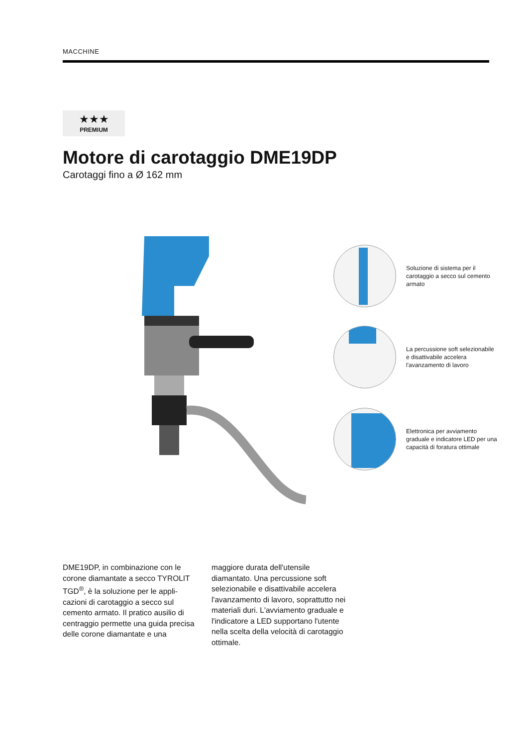MACCHINE
★★★
PREMIUM
Motore di carotaggio DME19DP
Carotaggi fino a Ø 162 mm
Soluzione di sistema per il carotaggio a secco sul cemento armato
La percussione soft selezionabile e disattivabile accelera l'avanzamento di lavoro
Elettronica per avviamento graduale e indicatore LED per una capacità di foratura ottimale
DME19DP, in combinazione con le corone diamantate a secco TYROLIT TGD<sup>®</sup>, è la soluzione per le appli­cazioni di carotaggio a secco sul cemento armato. Il pratico ausilio di centraggio permette una guida precisa delle corone diamantate e una maggiore durata dell'utensile diamantato. Una percussione soft selezionabile e disattivabile accelera l'avanzamento di lavoro, soprattutto nei materiali duri. L'avviamento gra­duale e l'indicatore a LED supportano l'utente nella scelta della velocità di carotaggio ottimale.